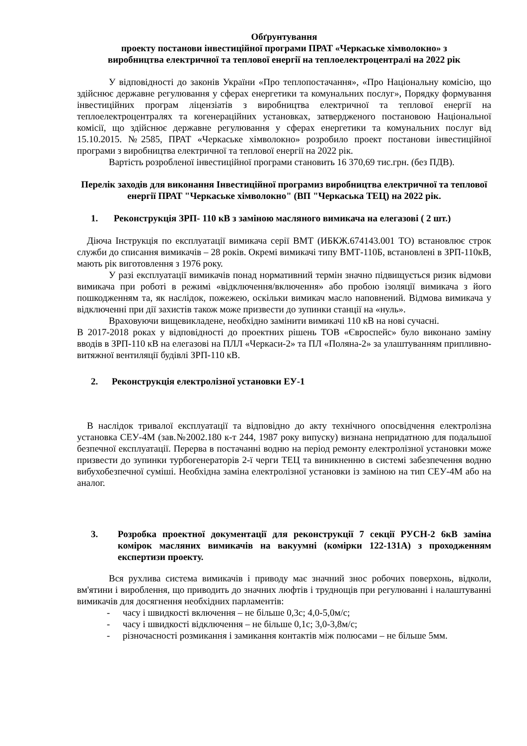Обґрунтування
проекту постанови інвестиційної програми ПРАТ «Черкаське хімволокно» з
виробництва електричної та теплової енергії на теплоелектроцентралі на 2022 рік
У відповідності до законів України «Про теплопостачання», «Про Національну комісію, що здійснює державне регулювання у сферах енергетики та комунальних послуг», Порядку формування інвестиційних програм ліцензіатів з виробництва електричної та теплової енергії на теплоелектроцентралях та когенераційних установках, затвердженого постановою Національної комісії, що здійснює державне регулювання у сферах енергетики та комунальних послуг від 15.10.2015. №2585, ПРАТ «Черкаське хімволокно» розробило проект постанови інвестиційної програми з виробництва електричної та теплової енергії на 2022 рік.
Вартість розробленої інвестиційної програми становить 16 370,69 тис.грн. (без ПДВ).
Перелік заходів для виконання Інвестиційної програмиз виробництва електричної та теплової енергії ПРАТ "Черкаське хімволокно" (ВП "Черкаська ТЕЦ) на 2022 рік.
1. Реконструкція ЗРП- 110 кВ з заміною масляного вимикача на елегазові ( 2 шт.)
Діюча Інструкція по експлуатації вимикача серії ВМТ (ИБКЖ.674143.001 ТО) встановлює строк служби до списання вимикачів – 28 років. Окремі вимикачі типу ВМТ-110Б, встановлені в ЗРП-110кВ, мають рік виготовлення з 1976 року.
У разі експлуатації вимикачів понад нормативний термін значно підвищується ризик відмови вимикача при роботі в режимі «відключення/включення» або пробою ізоляції вимикача з його пошкодженням та, як наслідок, пожежею, оскільки вимикач масло наповнений. Відмова вимикача у відключенні при дії захистів також може призвести до зупинки станції на «нуль».
Враховуючи вищевикладене, необхідно замінити вимикачі 110 кВ на нові сучасні.
В 2017-2018 роках у відповідності до проектних рішень ТОВ «Євроспейс» було виконано заміну вводів в ЗРП-110 кВ на елегазові на ПЛЛ «Черкаси-2» та ПЛ «Поляна-2» за улаштуванням припливно-витяжної вентиляції будівлі ЗРП-110 кВ.
2. Реконструкція електролізної установки ЕУ-1
В наслідок тривалої експлуатації та відповідно до акту технічного опосвідчення електролізна установка СЕУ-4М (зав.№2002.180 к-т 244, 1987 року випуску) визнана непридатною для подальшої безпечної експлуатації. Перерва в постачанні водню на період ремонту електролізної установки може призвести до зупинки турбогенераторів 2-ї черги ТЕЦ та виникненню в системі забезпечення водню вибухобезпечної суміші. Необхідна заміна електролізної установки із заміною на тип СЕУ-4М або на аналог.
3. Розробка проектної документації для реконструкції 7 секції РУСН-2 6кВ заміна комірок масляних вимикачів на вакуумні (комірки 122-131А) з проходженням експертизи проекту.
Вся рухлива система вимикачів і приводу має значний знос робочих поверхонь, відколи, вм'ятини і вироблення, що приводить до значних люфтів і труднощів при регулюванні і налаштуванні вимикачів для досягнення необхідних парламентів:
- часу і швидкості включення – не більше 0,3с; 4,0-5,0м/с;
- часу і швидкості відключення – не більше 0,1с; 3,0-3,8м/с;
- різночасності розмикання і замикання контактів між полюсами – не більше 5мм.